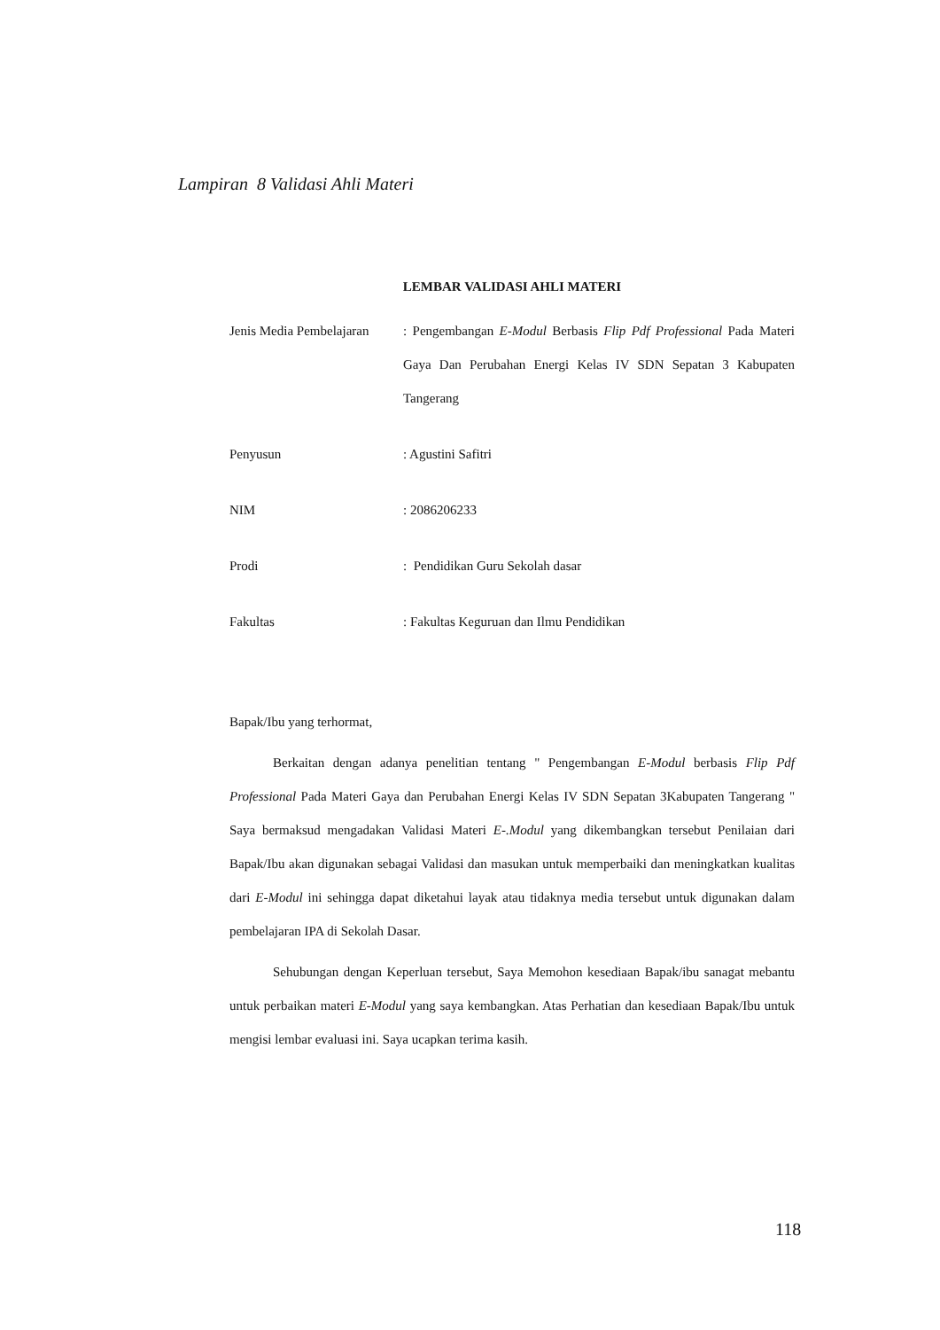Lampiran 8 Validasi Ahli Materi
LEMBAR VALIDASI AHLI MATERI
| Jenis Media Pembelajaran | : Pengembangan E-Modul Berbasis Flip Pdf Professional Pada Materi Gaya Dan Perubahan Energi Kelas IV SDN Sepatan 3 Kabupaten Tangerang |
| Penyusun | : Agustini Safitri |
| NIM | : 2086206233 |
| Prodi | : Pendidikan Guru Sekolah dasar |
| Fakultas | : Fakultas Keguruan dan Ilmu Pendidikan |
Bapak/Ibu yang terhormat,
Berkaitan dengan adanya penelitian tentang " Pengembangan E-Modul berbasis Flip Pdf Professional Pada Materi Gaya dan Perubahan Energi Kelas IV SDN Sepatan 3Kabupaten Tangerang " Saya bermaksud mengadakan Validasi Materi E-.Modul yang dikembangkan tersebut Penilaian dari Bapak/Ibu akan digunakan sebagai Validasi dan masukan untuk memperbaiki dan meningkatkan kualitas dari E-Modul ini sehingga dapat diketahui layak atau tidaknya media tersebut untuk digunakan dalam pembelajaran IPA di Sekolah Dasar.
Sehubungan dengan Keperluan tersebut, Saya Memohon kesediaan Bapak/ibu sanagat mebantu untuk perbaikan materi E-Modul yang saya kembangkan. Atas Perhatian dan kesediaan Bapak/Ibu untuk mengisi lembar evaluasi ini. Saya ucapkan terima kasih.
118